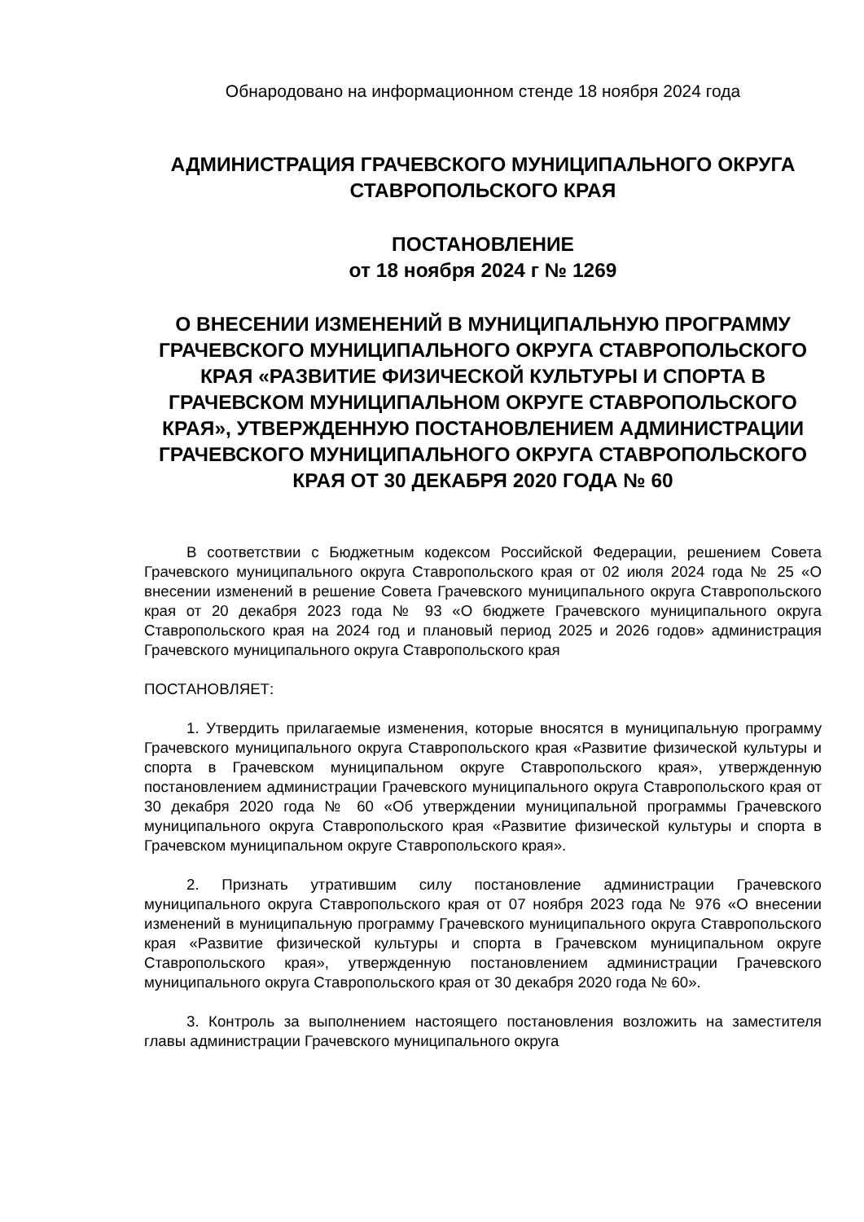Обнародовано на информационном стенде 18 ноября 2024 года
АДМИНИСТРАЦИЯ ГРАЧЕВСКОГО МУНИЦИПАЛЬНОГО ОКРУГА СТАВРОПОЛЬСКОГО КРАЯ
ПОСТАНОВЛЕНИЕ
от 18 ноября 2024 г № 1269
О ВНЕСЕНИИ ИЗМЕНЕНИЙ В МУНИЦИПАЛЬНУЮ ПРОГРАММУ ГРАЧЕВСКОГО МУНИЦИПАЛЬНОГО ОКРУГА СТАВРОПОЛЬСКОГО КРАЯ «РАЗВИТИЕ ФИЗИЧЕСКОЙ КУЛЬТУРЫ И СПОРТА В ГРАЧЕВСКОМ МУНИЦИПАЛЬНОМ ОКРУГЕ СТАВРОПОЛЬСКОГО КРАЯ», УТВЕРЖДЕННУЮ ПОСТАНОВЛЕНИЕМ АДМИНИСТРАЦИИ ГРАЧЕВСКОГО МУНИЦИПАЛЬНОГО ОКРУГА СТАВРОПОЛЬСКОГО КРАЯ ОТ 30 ДЕКАБРЯ 2020 ГОДА № 60
В соответствии с Бюджетным кодексом Российской Федерации, решением Совета Грачевского муниципального округа Ставропольского края от 02 июля 2024 года № 25 «О внесении изменений в решение Совета Грачевского муниципального округа Ставропольского края от 20 декабря 2023 года № 93 «О бюджете Грачевского муниципального округа Ставропольского края на 2024 год и плановый период 2025 и 2026 годов» администрация Грачевского муниципального округа Ставропольского края
ПОСТАНОВЛЯЕТ:
1. Утвердить прилагаемые изменения, которые вносятся в муниципальную программу Грачевского муниципального округа Ставропольского края «Развитие физической культуры и спорта в Грачевском муниципальном округе Ставропольского края», утвержденную постановлением администрации Грачевского муниципального округа Ставропольского края от 30 декабря 2020 года № 60 «Об утверждении муниципальной программы Грачевского муниципального округа Ставропольского края «Развитие физической культуры и спорта в Грачевском муниципальном округе Ставропольского края».
2. Признать утратившим силу постановление администрации Грачевского муниципального округа Ставропольского края от 07 ноября 2023 года № 976 «О внесении изменений в муниципальную программу Грачевского муниципального округа Ставропольского края «Развитие физической культуры и спорта в Грачевском муниципальном округе Ставропольского края», утвержденную постановлением администрации Грачевского муниципального округа Ставропольского края от 30 декабря 2020 года № 60».
3. Контроль за выполнением настоящего постановления возложить на заместителя главы администрации Грачевского муниципального округа